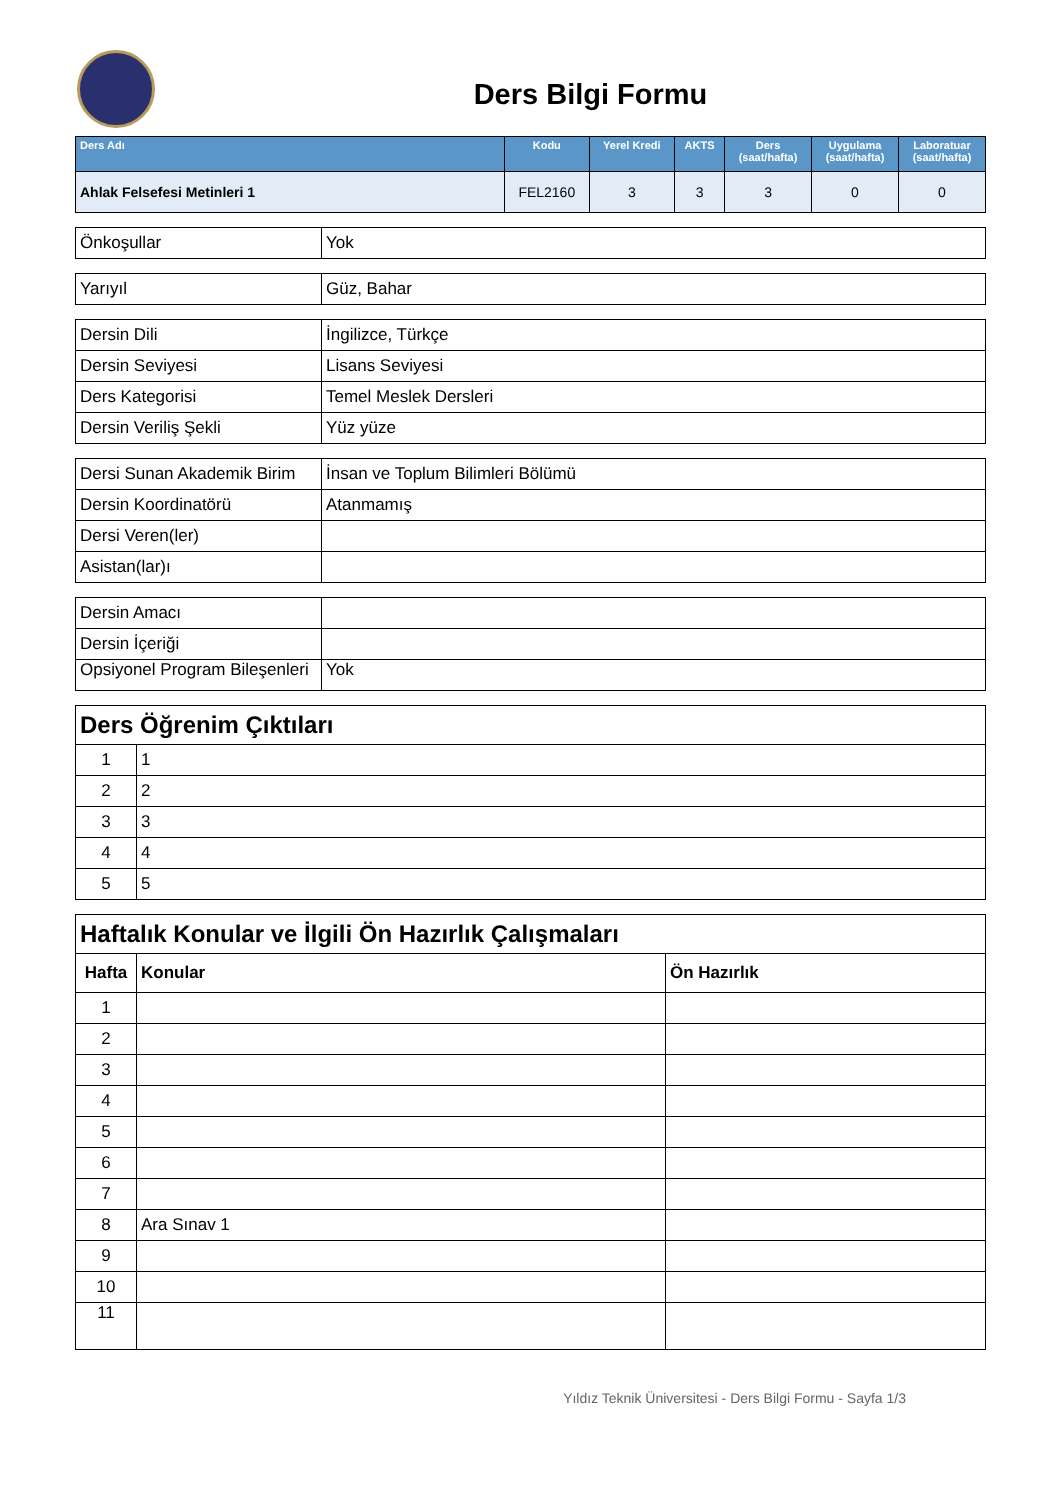Ders Bilgi Formu
| Ders Adı | Kodu | Yerel Kredi | AKTS | Ders (saat/hafta) | Uygulama (saat/hafta) | Laboratuar (saat/hafta) |
| --- | --- | --- | --- | --- | --- | --- |
| Ahlak Felsefesi Metinleri 1 | FEL2160 | 3 | 3 | 3 | 0 | 0 |
| Önkoşullar | Yok |
| Yarıyıl | Güz, Bahar |
| Dersin Dili | İngilizce, Türkçe |
| Dersin Seviyesi | Lisans Seviyesi |
| Ders Kategorisi | Temel Meslek Dersleri |
| Dersin Veriliş Şekli | Yüz yüze |
| Dersi Sunan Akademik Birim | İnsan ve Toplum Bilimleri Bölümü |
| Dersin Koordinatörü | Atanmamış |
| Dersi Veren(ler) | |
| Asistan(lar)ı | |
| Dersin Amacı | |
| Dersin İçeriği | |
| Opsiyonel Program Bileşenleri | Yok |
| Ders Öğrenim Çıktıları | |
| --- | --- |
| 1 | 1 |
| 2 | 2 |
| 3 | 3 |
| 4 | 4 |
| 5 | 5 |
| Haftalık Konular ve İlgili Ön Hazırlık Çalışmaları | | |
| --- | --- | --- |
| Hafta | Konular | Ön Hazırlık |
| 1 | | |
| 2 | | |
| 3 | | |
| 4 | | |
| 5 | | |
| 6 | | |
| 7 | | |
| 8 | Ara Sınav 1 | |
| 9 | | |
| 10 | | |
| 11 | | |
Yıldız Teknik Üniversitesi - Ders Bilgi Formu - Sayfa 1/3